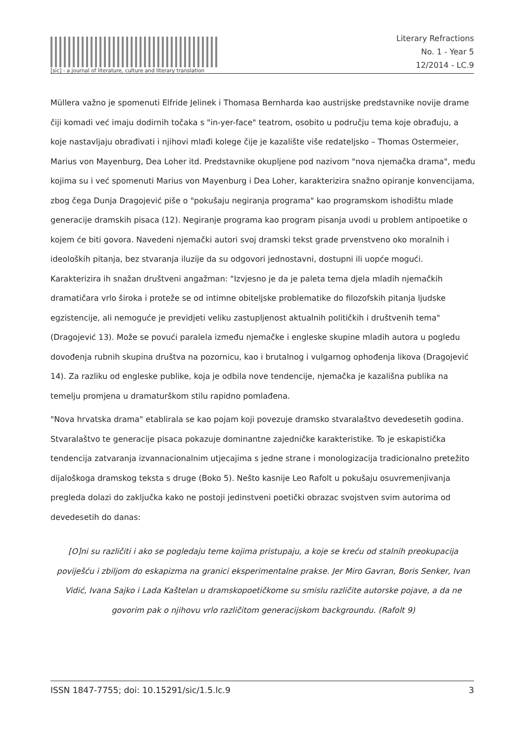[sic] - a journal of literature, culture and literary translation
Literary Refractions
No. 1 - Year 5
12/2014 - LC.9
Müllera važno je spomenuti Elfride Jelinek i Thomasa Bernharda kao austrijske predstavnike novije drame čiji komadi već imaju dodirnih točaka s "in-yer-face" teatrom, osobito u području tema koje obrađuju, a koje nastavljaju obrađivati i njihovi mlađi kolege čije je kazalište više redateljsko – Thomas Ostermeier, Marius von Mayenburg, Dea Loher itd. Predstavnike okupljene pod nazivom "nova njemačka drama", među kojima su i već spomenuti Marius von Mayenburg i Dea Loher, karakterizira snažno opiranje konvencijama, zbog čega Dunja Dragojević piše o "pokušaju negiranja programa" kao programskom ishodištu mlade generacije dramskih pisaca (12). Negiranje programa kao program pisanja uvodi u problem antipoetike o kojem će biti govora. Navedeni njemački autori svoj dramski tekst grade prvenstveno oko moralnih i ideoloških pitanja, bez stvaranja iluzije da su odgovori jednostavni, dostupni ili uopće mogući. Karakterizira ih snažan društveni angažman: "Izvjesno je da je paleta tema djela mladih njemačkih dramatičara vrlo široka i proteže se od intimne obiteljske problematike do filozofskih pitanja ljudske egzistencije, ali nemoguće je previdjeti veliku zastupljenost aktualnih političkih i društvenih tema" (Dragojević 13). Može se povući paralela između njemačke i engleske skupine mladih autora u pogledu dovođenja rubnih skupina društva na pozornicu, kao i brutalnog i vulgarnog ophođenja likova (Dragojević 14). Za razliku od engleske publike, koja je odbila nove tendencije, njemačka je kazališna publika na temelju promjena u dramaturškom stilu rapidno pomlađena.
"Nova hrvatska drama" etablirala se kao pojam koji povezuje dramsko stvaralaštvo devedesetih godina. Stvaralaštvo te generacije pisaca pokazuje dominantne zajedničke karakteristike. To je eskapistička tendencija zatvaranja izvannacionalnim utjecajima s jedne strane i monologizacija tradicionalno pretežito dijaloškoga dramskog teksta s druge (Boko 5). Nešto kasnije Leo Rafolt u pokušaju osuvremenjivanja pregleda dolazi do zaključka kako ne postoji jedinstveni poetički obrazac svojstven svim autorima od devedesetih do danas:
[O]ni su različiti i ako se pogledaju teme kojima pristupaju, a koje se kreću od stalnih preokupacija poviješću i zbiljom do eskapizma na granici eksperimentalne prakse. Jer Miro Gavran, Boris Senker, Ivan Vidić, Ivana Sajko i Lada Kaštelan u dramskopoetičkome su smislu različite autorske pojave, a da ne govorim pak o njihovu vrlo različitom generacijskom backgroundu. (Rafolt 9)
ISSN 1847-7755; doi: 10.15291/sic/1.5.lc.9 3